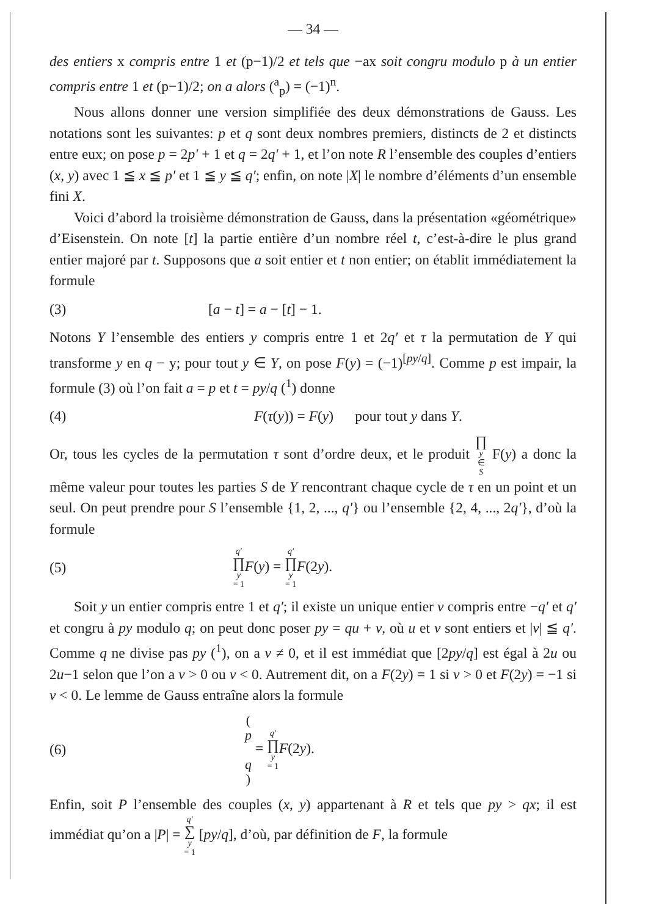— 34 —
des entiers x compris entre 1 et (p−1)/2 et tels que −ax soit congru modulo p à un entier compris entre 1 et (p−1)/2; on a alors (<sup>a</sup><sub>p</sub>) = (−1)<sup>n</sup>.
Nous allons donner une version simplifiée des deux démonstrations de Gauss. Les notations sont les suivantes: p et q sont deux nombres premiers, distincts de 2 et distincts entre eux; on pose p = 2p′ + 1 et q = 2q′ + 1, et l’on note R l’ensemble des couples d’entiers (x, y) avec 1 ≦ x ≦ p′ et 1 ≦ y ≦ q′; enfin, on note |X| le nombre d’éléments d’un ensemble fini X.
Voici d’abord la troisième démonstration de Gauss, dans la présentation «géométrique» d’Eisenstein. On note [t] la partie entière d’un nombre réel t, c’est-à-dire le plus grand entier majoré par t. Supposons que a soit entier et t non entier; on établit immédiatement la formule
(3) [a − t] = a − [t] − 1.
Notons Y l’ensemble des entiers y compris entre 1 et 2q′ et τ la permutation de Y qui transforme y en q − y; pour tout y ∈ Y, on pose F(y) = (−1)<sup>[py/q]</sup>. Comme p est impair, la formule (3) où l’on fait a = p et t = py/q (<sup>1</sup>) donne
(4) F(τ(y)) = F(y) pour tout y dans Y.
Or, tous les cycles de la permutation τ sont d’ordre deux, et le produit ∏ y ∈ S F(y) a donc la même valeur pour toutes les parties S de Y rencontrant chaque cycle de τ en un point et un seul. On peut prendre pour S l’ensemble {1, 2, ..., q′} ou l’ensemble {2, 4, ..., 2q′}, d’où la formule
(5) q′ ∏ y = 1 F(y) = q′ ∏ y = 1 F(2y).
Soit y un entier compris entre 1 et q′; il existe un unique entier v compris entre −q′ et q′ et congru à py modulo q; on peut donc poser py = qu + v, où u et v sont entiers et |v| ≦ q′. Comme q ne divise pas py (<sup>1</sup>), on a v ≠ 0, et il est immédiat que [2py/q] est égal à 2u ou 2u−1 selon que l’on a v > 0 ou v < 0. Autrement dit, on a F(2y) = 1 si v > 0 et F(2y) = −1 si v < 0. Le lemme de Gauss entraîne alors la formule
(6) (p
q) = q′ ∏ y = 1 F(2y).
Enfin, soit P l’ensemble des couples (x, y) appartenant à R et tels que py > qx; il est immédiat qu’on a |P| = q′ ∑ y = 1 [py/q], d’où, par définition de F, la formule